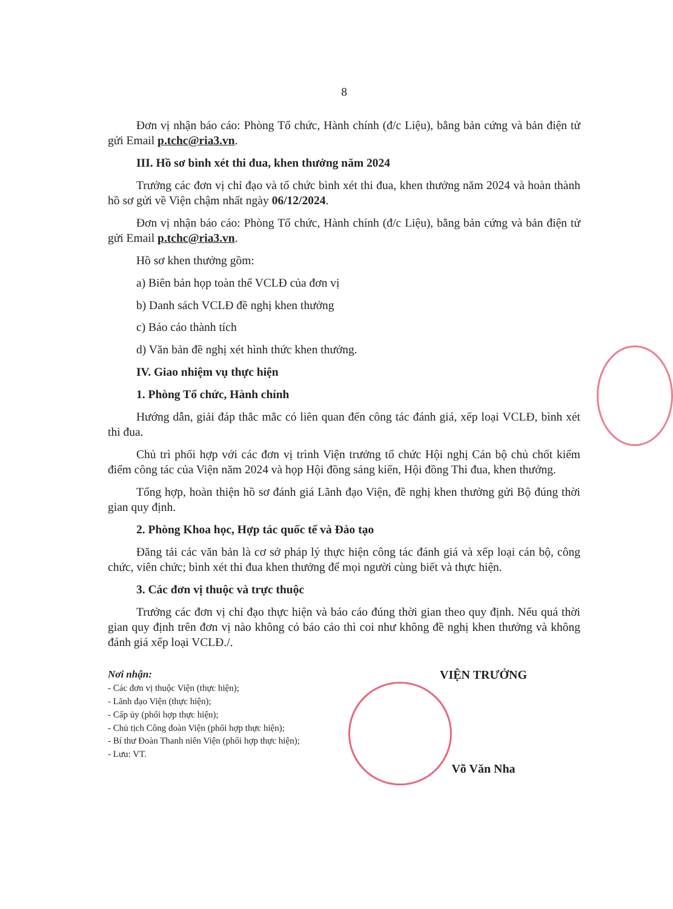8
Đơn vị nhận báo cáo: Phòng Tổ chức, Hành chính (đ/c Liệu), bằng bản cứng và bản điện tử gửi Email p.tchc@ria3.vn.
III. Hồ sơ bình xét thi đua, khen thưởng năm 2024
Trưởng các đơn vị chỉ đạo và tổ chức bình xét thi đua, khen thưởng năm 2024 và hoàn thành hồ sơ gửi về Viện chậm nhất ngày 06/12/2024.
Đơn vị nhận báo cáo: Phòng Tổ chức, Hành chính (đ/c Liệu), bằng bản cứng và bản điện tử gửi Email p.tchc@ria3.vn.
Hồ sơ khen thưởng gồm:
a) Biên bản họp toàn thể VCLĐ của đơn vị
b) Danh sách VCLĐ đề nghị khen thưởng
c) Báo cáo thành tích
d) Văn bản đề nghị xét hình thức khen thưởng.
IV. Giao nhiệm vụ thực hiện
1. Phòng Tổ chức, Hành chính
Hướng dẫn, giải đáp thắc mắc có liên quan đến công tác đánh giá, xếp loại VCLĐ, bình xét thi đua.
Chủ trì phối hợp với các đơn vị trình Viện trưởng tổ chức Hội nghị Cán bộ chủ chốt kiểm điểm công tác của Viện năm 2024 và họp Hội đồng sáng kiến, Hội đồng Thi đua, khen thưởng.
Tổng hợp, hoàn thiện hồ sơ đánh giá Lãnh đạo Viện, đề nghị khen thưởng gửi Bộ đúng thời gian quy định.
2. Phòng Khoa học, Hợp tác quốc tế và Đào tạo
Đăng tải các văn bản là cơ sở pháp lý thực hiện công tác đánh giá và xếp loại cán bộ, công chức, viên chức; bình xét thi đua khen thưởng để mọi người cùng biết và thực hiện.
3. Các đơn vị thuộc và trực thuộc
Trưởng các đơn vị chỉ đạo thực hiện và báo cáo đúng thời gian theo quy định. Nếu quá thời gian quy định trên đơn vị nào không có báo cáo thì coi như không đề nghị khen thưởng và không đánh giá xếp loại VCLĐ./.
Nơi nhận:
- Các đơn vị thuộc Viện (thực hiện);
- Lãnh đạo Viện (thực hiện);
- Cấp ủy (phối hợp thực hiện);
- Chủ tịch Công đoàn Viện (phối hợp thực hiện);
- Bí thư Đoàn Thanh niên Viện (phối hợp thực hiện);
- Lưu: VT.
VIỆN TRƯỞNG
Võ Văn Nha